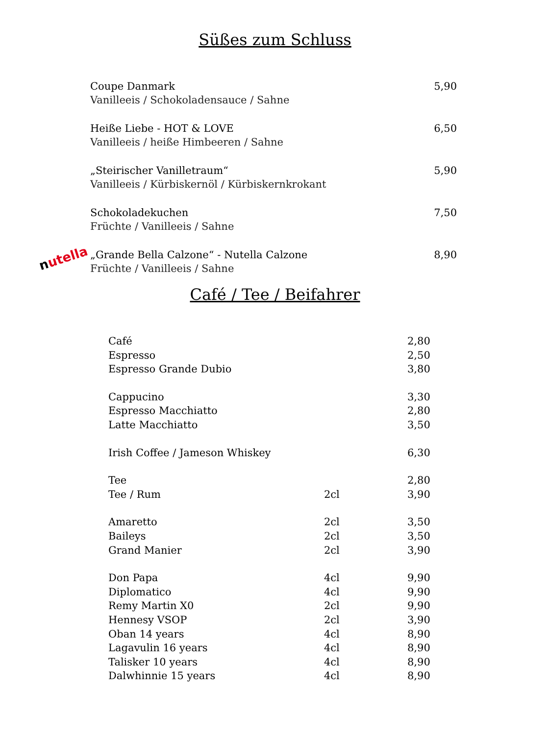Süßes zum Schluss
Coupe Danmark
Vanilleeis / Schokoladensauce / Sahne
5,90
Heiße Liebe - HOT & LOVE
Vanilleeis / heiße Himbeeren / Sahne
6,50
„Steirischer Vanilletraum“
Vanilleeis / Kürbiskernöl / Kürbiskernkrokant
5,90
Schokoladekuchen
Früchte / Vanilleeis / Sahne
7,50
„Grande Bella Calzone“ - Nutella Calzone
Früchte / Vanilleeis / Sahne
8,90
nutella
Café / Tee / Beifahrer
| Café | | 2,80 |
| Espresso | | 2,50 |
| Espresso Grande Dubio | | 3,80 |
| Cappucino | | 3,30 |
| Espresso Macchiatto | | 2,80 |
| Latte Macchiatto | | 3,50 |
| Irish Coffee / Jameson Whiskey | | 6,30 |
| Tee | | 2,80 |
| Tee / Rum | 2cl | 3,90 |
| Amaretto | 2cl | 3,50 |
| Baileys | 2cl | 3,50 |
| Grand Manier | 2cl | 3,90 |
| Don Papa | 4cl | 9,90 |
| Diplomatico | 4cl | 9,90 |
| Remy Martin X0 | 2cl | 9,90 |
| Hennesy VSOP | 2cl | 3,90 |
| Oban 14 years | 4cl | 8,90 |
| Lagavulin 16 years | 4cl | 8,90 |
| Talisker 10 years | 4cl | 8,90 |
| Dalwhinnie 15 years | 4cl | 8,90 |